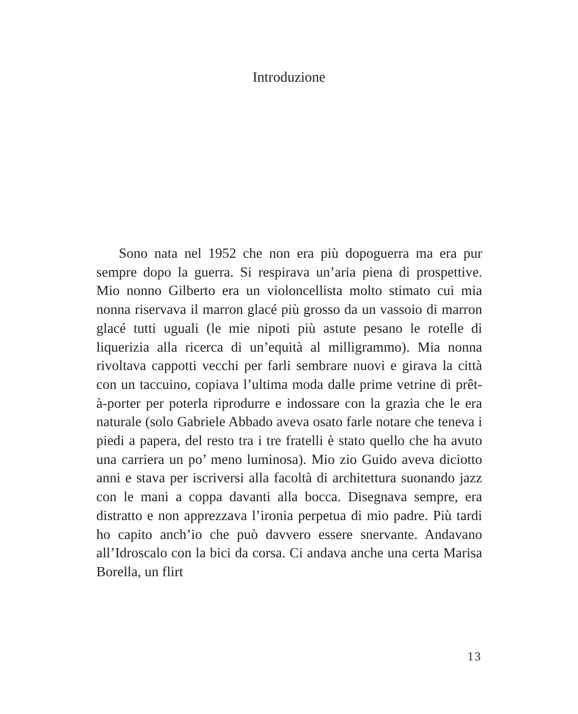Introduzione
Sono nata nel 1952 che non era più dopoguerra ma era pur sempre dopo la guerra. Si respirava un’aria piena di prospettive. Mio nonno Gilberto era un violoncellista molto stimato cui mia nonna riservava il marron glacé più grosso da un vassoio di marron glacé tutti uguali (le mie nipoti più astute pesano le rotelle di liquerizia alla ricerca di un’equità al milligrammo). Mia nonna rivoltava cappotti vecchi per farli sembrare nuovi e girava la città con un taccuino, copiava l’ultima moda dalle prime vetrine di prêt-à-porter per poterla riprodurre e indossare con la grazia che le era naturale (solo Gabriele Abbado aveva osato farle notare che teneva i piedi a papera, del resto tra i tre fratelli è stato quello che ha avuto una carriera un po’ meno luminosa). Mio zio Guido aveva diciotto anni e stava per iscriversi alla facoltà di architettura suonando jazz con le mani a coppa davanti alla bocca. Disegnava sempre, era distratto e non apprezzava l’ironia perpetua di mio padre. Più tardi ho capito anch’io che può davvero essere snervante. Andavano all’Idroscalo con la bici da corsa. Ci andava anche una certa Marisa Borella, un flirt
13